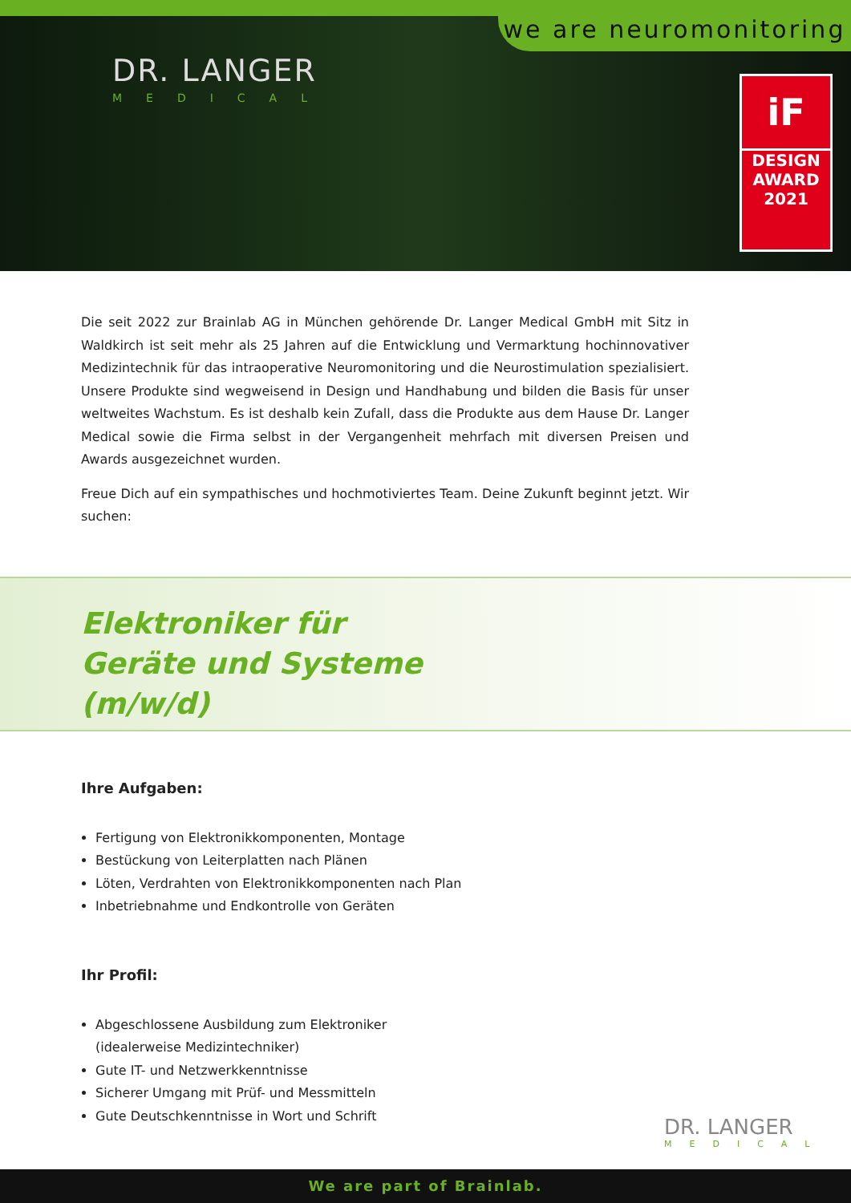we are neuromonitoring
DR. LANGER
MEDICAL
iF
DESIGN
AWARD
2021
Die seit 2022 zur Brainlab AG in München gehörende Dr. Langer Medical GmbH mit Sitz in Waldkirch ist seit mehr als 25 Jahren auf die Entwicklung und Vermarktung hochinnovativer Medizintechnik für das intraoperative Neuromonitoring und die Neurostimulation spezialisiert. Unsere Produkte sind wegweisend in Design und Handhabung und bilden die Basis für unser weltweites Wachstum. Es ist deshalb kein Zufall, dass die Produkte aus dem Hause Dr. Langer Medical sowie die Firma selbst in der Vergangenheit mehrfach mit diversen Preisen und Awards ausgezeichnet wurden.
Freue Dich auf ein sympathisches und hochmotiviertes Team. Deine Zukunft beginnt jetzt. Wir suchen:
Elektroniker für
Geräte und Systeme
(m/w/d)
Ihre Aufgaben:
Fertigung von Elektronikkomponenten, Montage
Bestückung von Leiterplatten nach Plänen
Löten, Verdrahten von Elektronikkomponenten nach Plan
Inbetriebnahme und Endkontrolle von Geräten
Ihr Profil:
Abgeschlossene Ausbildung zum Elektroniker
(idealerweise Medizintechniker)
Gute IT- und Netzwerkkenntnisse
Sicherer Umgang mit Prüf- und Messmitteln
Gute Deutschkenntnisse in Wort und Schrift
DR. LANGER
MEDICAL
We are part of Brainlab.